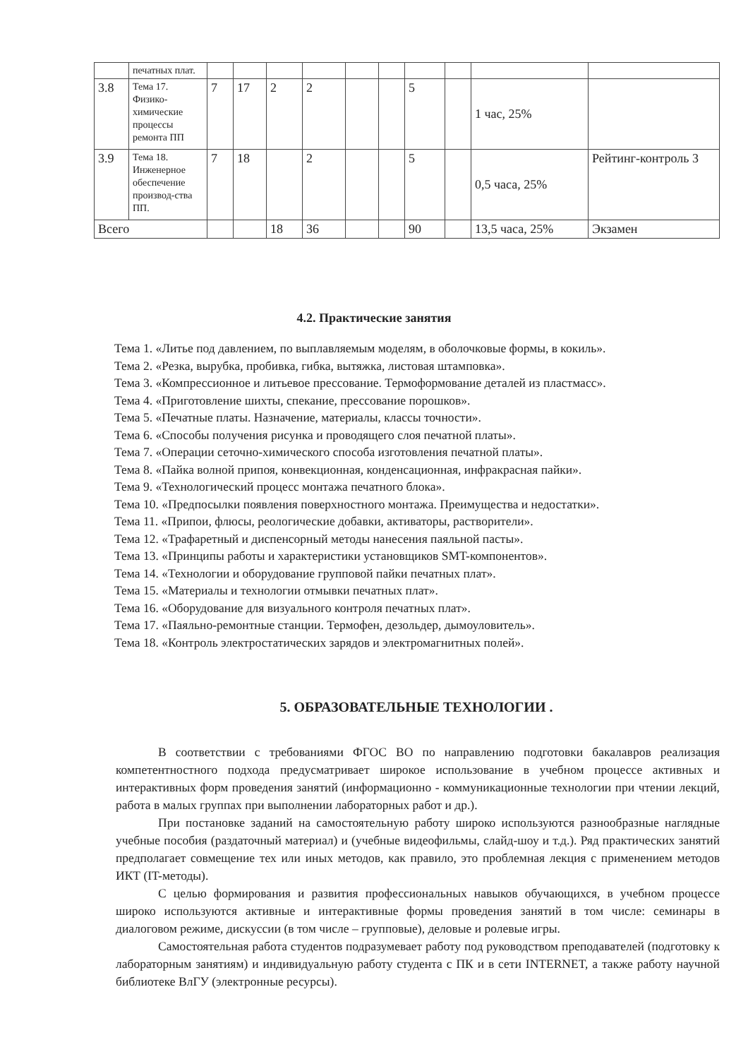| | печатных плат. | | | | | | | | | | |
| 3.8 | Тема 17. Физико-химические процессы ремонта ПП | 7 | 17 | 2 | 2 | | | 5 | | 1 час, 25% | |
| 3.9 | Тема 18. Инженерное обеспечение производ-ства ПП. | 7 | 18 | | 2 | | | 5 | | 0,5 часа, 25% | Рейтинг-контроль 3 |
| Всего | | | | 18 | 36 | | | 90 | | 13,5 часа, 25% | Экзамен |
4.2. Практические занятия
Тема 1. «Литье под давлением, по выплавляемым моделям, в оболочковые формы, в кокиль».
Тема 2. «Резка, вырубка, пробивка, гибка, вытяжка, листовая штамповка».
Тема 3. «Компрессионное и литьевое прессование. Термоформование деталей из пластмасс».
Тема 4. «Приготовление шихты, спекание, прессование порошков».
Тема 5. «Печатные платы. Назначение, материалы, классы точности».
Тема 6. «Способы получения рисунка и проводящего слоя печатной платы».
Тема 7. «Операции сеточно-химического способа изготовления печатной платы».
Тема 8. «Пайка волной припоя, конвекционная, конденсационная, инфракрасная пайки».
Тема 9. «Технологический процесс монтажа печатного блока».
Тема 10. «Предпосылки появления поверхностного монтажа. Преимущества и недостатки».
Тема 11. «Припои, флюсы, реологические добавки, активаторы, растворители».
Тема 12. «Трафаретный и диспенсорный методы нанесения паяльной пасты».
Тема 13. «Принципы работы и характеристики установщиков SMT-компонентов».
Тема 14. «Технологии и оборудование групповой пайки печатных плат».
Тема 15. «Материалы и технологии отмывки печатных плат».
Тема 16. «Оборудование для визуального контроля печатных плат».
Тема 17. «Паяльно-ремонтные станции. Термофен, дезольдер, дымоуловитель».
Тема 18. «Контроль электростатических зарядов и электромагнитных полей».
5. ОБРАЗОВАТЕЛЬНЫЕ ТЕХНОЛОГИИ .
В соответствии с требованиями ФГОС ВО по направлению подготовки бакалавров реализация компетентностного подхода предусматривает широкое использование в учебном процессе активных и интерактивных форм проведения занятий (информационно - коммуникационные технологии при чтении лекций, работа в малых группах при выполнении лабораторных работ и др.).
При постановке заданий на самостоятельную работу широко используются разнообразные наглядные учебные пособия (раздаточный материал) и (учебные видеофильмы, слайд-шоу и т.д.). Ряд практических занятий предполагает совмещение тех или иных методов, как правило, это проблемная лекция с применением методов ИКТ (IT-методы).
С целью формирования и развития профессиональных навыков обучающихся, в учебном процессе широко используются активные и интерактивные формы проведения занятий в том числе: семинары в диалоговом режиме, дискуссии (в том числе – групповые), деловые и ролевые игры.
Самостоятельная работа студентов подразумевает работу под руководством преподавателей (подготовку к лабораторным занятиям) и индивидуальную работу студента с ПК и в сети INTERNET, а также работу научной библиотеке ВлГУ (электронные ресурсы).